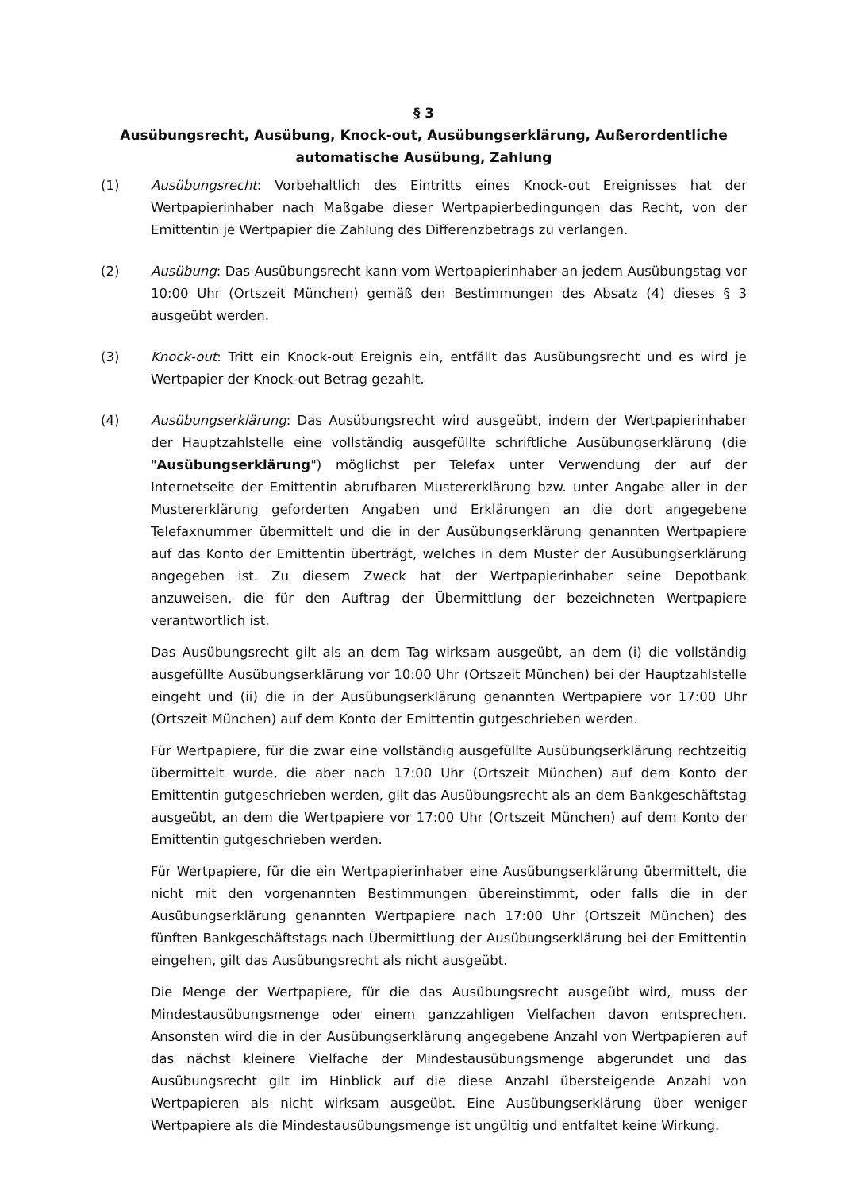§ 3
Ausübungsrecht, Ausübung, Knock-out, Ausübungserklärung, Außerordentliche automatische Ausübung, Zahlung
(1) Ausübungsrecht: Vorbehaltlich des Eintritts eines Knock-out Ereignisses hat der Wertpapierinhaber nach Maßgabe dieser Wertpapierbedingungen das Recht, von der Emittentin je Wertpapier die Zahlung des Differenzbetrags zu verlangen.
(2) Ausübung: Das Ausübungsrecht kann vom Wertpapierinhaber an jedem Ausübungstag vor 10:00 Uhr (Ortszeit München) gemäß den Bestimmungen des Absatz (4) dieses § 3 ausgeübt werden.
(3) Knock-out: Tritt ein Knock-out Ereignis ein, entfällt das Ausübungsrecht und es wird je Wertpapier der Knock-out Betrag gezahlt.
(4) Ausübungserklärung: Das Ausübungsrecht wird ausgeübt, indem der Wertpapierinhaber der Hauptzahlstelle eine vollständig ausgefüllte schriftliche Ausübungserklärung (die "Ausübungserklärung") möglichst per Telefax unter Verwendung der auf der Internetseite der Emittentin abrufbaren Mustererklärung bzw. unter Angabe aller in der Mustererklärung geforderten Angaben und Erklärungen an die dort angegebene Telefaxnummer übermittelt und die in der Ausübungserklärung genannten Wertpapiere auf das Konto der Emittentin überträgt, welches in dem Muster der Ausübungserklärung angegeben ist. Zu diesem Zweck hat der Wertpapierinhaber seine Depotbank anzuweisen, die für den Auftrag der Übermittlung der bezeichneten Wertpapiere verantwortlich ist.
Das Ausübungsrecht gilt als an dem Tag wirksam ausgeübt, an dem (i) die vollständig ausgefüllte Ausübungserklärung vor 10:00 Uhr (Ortszeit München) bei der Hauptzahlstelle eingeht und (ii) die in der Ausübungserklärung genannten Wertpapiere vor 17:00 Uhr (Ortszeit München) auf dem Konto der Emittentin gutgeschrieben werden.
Für Wertpapiere, für die zwar eine vollständig ausgefüllte Ausübungserklärung rechtzeitig übermittelt wurde, die aber nach 17:00 Uhr (Ortszeit München) auf dem Konto der Emittentin gutgeschrieben werden, gilt das Ausübungsrecht als an dem Bankgeschäftstag ausgeübt, an dem die Wertpapiere vor 17:00 Uhr (Ortszeit München) auf dem Konto der Emittentin gutgeschrieben werden.
Für Wertpapiere, für die ein Wertpapierinhaber eine Ausübungserklärung übermittelt, die nicht mit den vorgenannten Bestimmungen übereinstimmt, oder falls die in der Ausübungserklärung genannten Wertpapiere nach 17:00 Uhr (Ortszeit München) des fünften Bankgeschäftstags nach Übermittlung der Ausübungserklärung bei der Emittentin eingehen, gilt das Ausübungsrecht als nicht ausgeübt.
Die Menge der Wertpapiere, für die das Ausübungsrecht ausgeübt wird, muss der Mindestausübungsmenge oder einem ganzzahligen Vielfachen davon entsprechen. Ansonsten wird die in der Ausübungserklärung angegebene Anzahl von Wertpapieren auf das nächst kleinere Vielfache der Mindestausübungsmenge abgerundet und das Ausübungsrecht gilt im Hinblick auf die diese Anzahl übersteigende Anzahl von Wertpapieren als nicht wirksam ausgeübt. Eine Ausübungserklärung über weniger Wertpapiere als die Mindestausübungsmenge ist ungültig und entfaltet keine Wirkung.